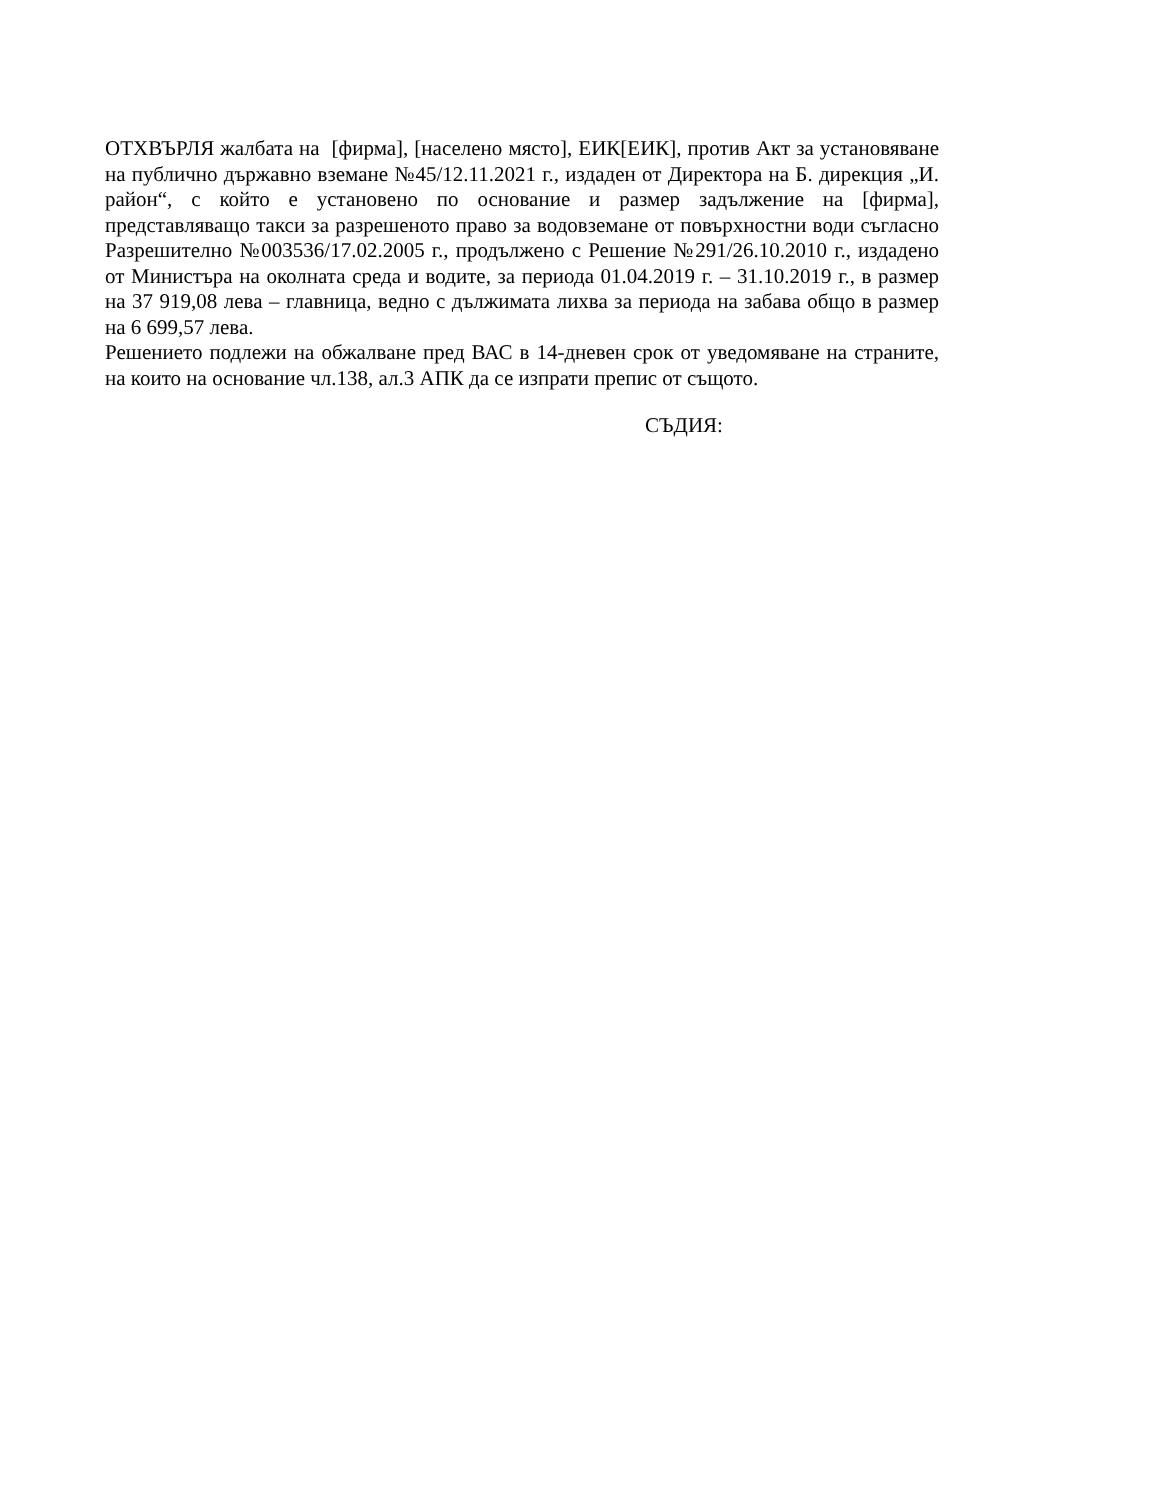ОТХВЪРЛЯ жалбата на [фирма], [населено място], ЕИК[ЕИК], против Акт за установяване на публично държавно вземане №45/12.11.2021 г., издаден от Директора на Б. дирекция „И. район“, с който е установено по основание и размер задължение на [фирма], представляващо такси за разрешеното право за водовземане от повърхностни води съгласно Разрешително №003536/17.02.2005 г., продължено с Решение №291/26.10.2010 г., издадено от Министъра на околната среда и водите, за периода 01.04.2019 г. – 31.10.2019 г., в размер на 37 919,08 лева – главница, ведно с дължимата лихва за периода на забава общо в размер на 6 699,57 лева.
Решението подлежи на обжалване пред ВАС в 14-дневен срок от уведомяване на страните, на които на основание чл.138, ал.3 АПК да се изпрати препис от същото.
СЪДИЯ: